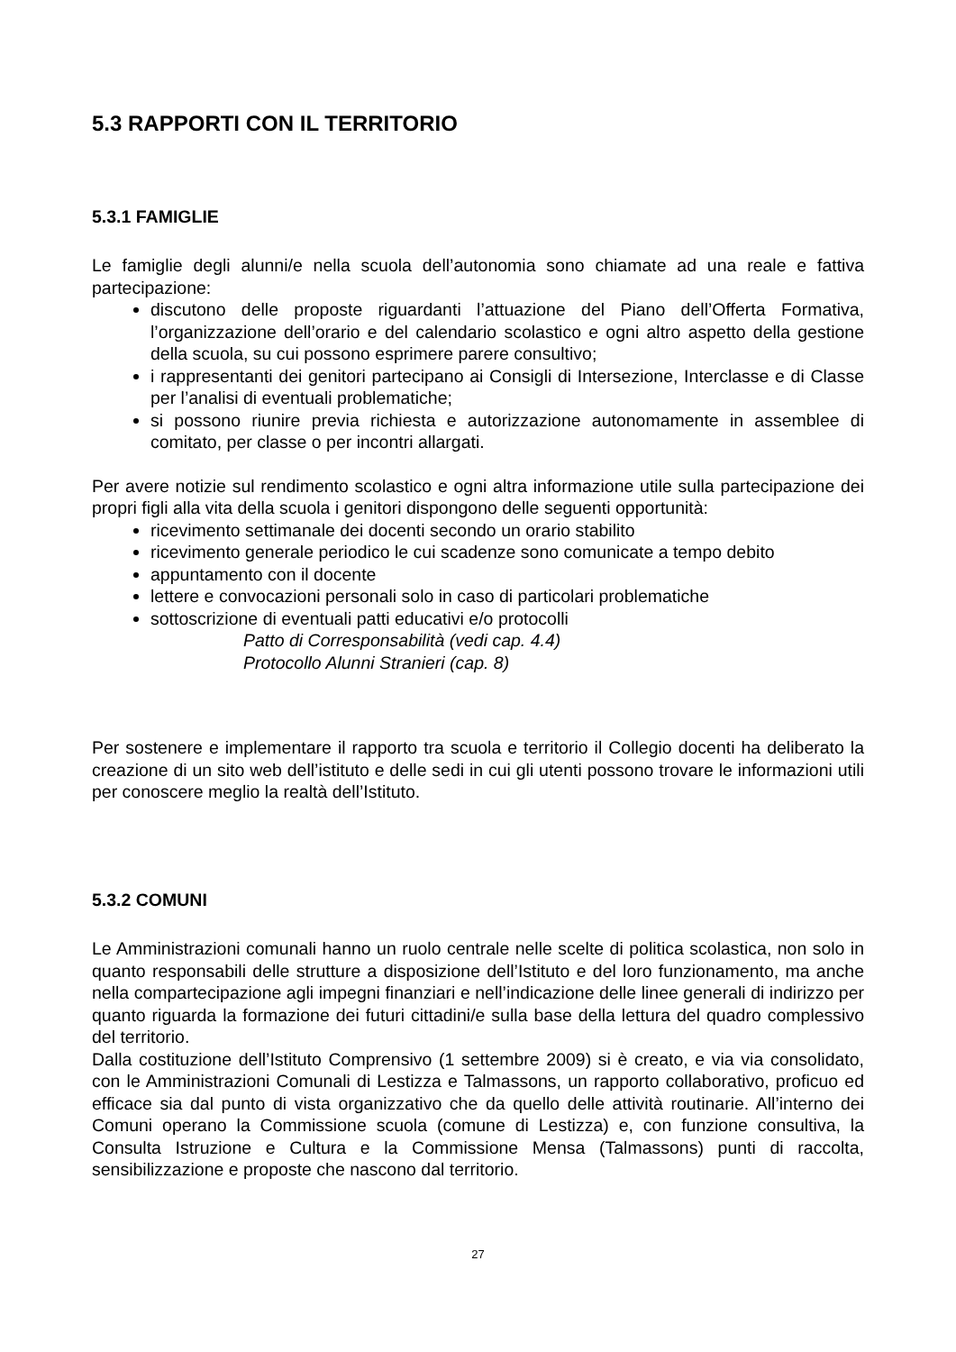5.3 RAPPORTI CON IL TERRITORIO
5.3.1 FAMIGLIE
Le famiglie degli alunni/e nella scuola dell’autonomia sono chiamate ad una reale e fattiva partecipazione:
discutono delle proposte riguardanti l’attuazione del Piano dell’Offerta Formativa, l’organizzazione dell’orario e del calendario scolastico e ogni altro aspetto della gestione della scuola, su cui possono esprimere parere consultivo;
i rappresentanti dei genitori partecipano ai Consigli di Intersezione, Interclasse e di Classe per l’analisi di eventuali problematiche;
si possono riunire previa richiesta e autorizzazione autonomamente in assemblee di comitato, per classe o per incontri allargati.
Per avere notizie sul rendimento scolastico e ogni altra informazione utile sulla partecipazione dei propri figli alla vita della scuola i genitori dispongono delle seguenti opportunità:
ricevimento settimanale dei docenti secondo un orario stabilito
ricevimento generale periodico le cui scadenze sono comunicate a tempo debito
appuntamento con il docente
lettere e convocazioni personali solo in caso di particolari problematiche
sottoscrizione di eventuali patti educativi e/o protocolli
Patto di Corresponsabilità (vedi cap. 4.4)
Protocollo Alunni Stranieri (cap. 8)
Per sostenere e implementare il rapporto tra scuola e territorio il Collegio docenti ha deliberato la creazione di un sito web dell’istituto e delle sedi in cui gli utenti possono trovare le informazioni utili per conoscere meglio la realtà dell’Istituto.
5.3.2 COMUNI
Le Amministrazioni comunali hanno un ruolo centrale nelle scelte di politica scolastica, non solo in quanto responsabili delle strutture a disposizione dell’Istituto e del loro funzionamento, ma anche nella compartecipazione agli impegni finanziari e nell’indicazione delle linee generali di indirizzo per quanto riguarda la formazione dei futuri cittadini/e sulla base della lettura del quadro complessivo del territorio.
Dalla costituzione dell’Istituto Comprensivo (1 settembre 2009) si è creato, e via via consolidato, con le Amministrazioni Comunali di Lestizza e Talmassons, un rapporto collaborativo, proficuo ed efficace sia dal punto di vista organizzativo che da quello delle attività routinarie. All’interno dei Comuni operano la Commissione scuola (comune di Lestizza) e, con funzione consultiva, la Consulta Istruzione e Cultura e la Commissione Mensa (Talmassons) punti di raccolta, sensibilizzazione e proposte che nascono dal territorio.
27